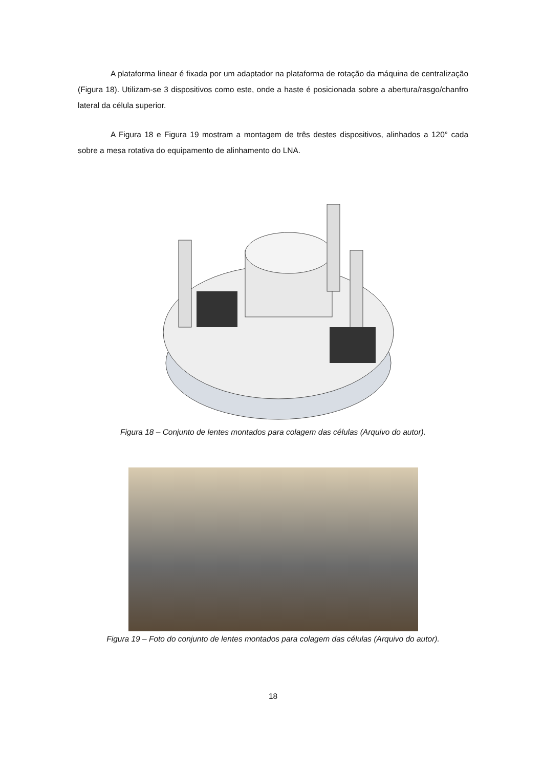A plataforma linear é fixada por um adaptador na plataforma de rotação da máquina de centralização (Figura 18). Utilizam-se 3 dispositivos como este, onde a haste é posicionada sobre a abertura/rasgo/chanfro lateral da célula superior.
A Figura 18 e Figura 19 mostram a montagem de três destes dispositivos, alinhados a 120° cada sobre a mesa rotativa do equipamento de alinhamento do LNA.
Figura 18 – Conjunto de lentes montados para colagem das células (Arquivo do autor).
Figura 19 – Foto do conjunto de lentes montados para colagem das células (Arquivo do autor).
18